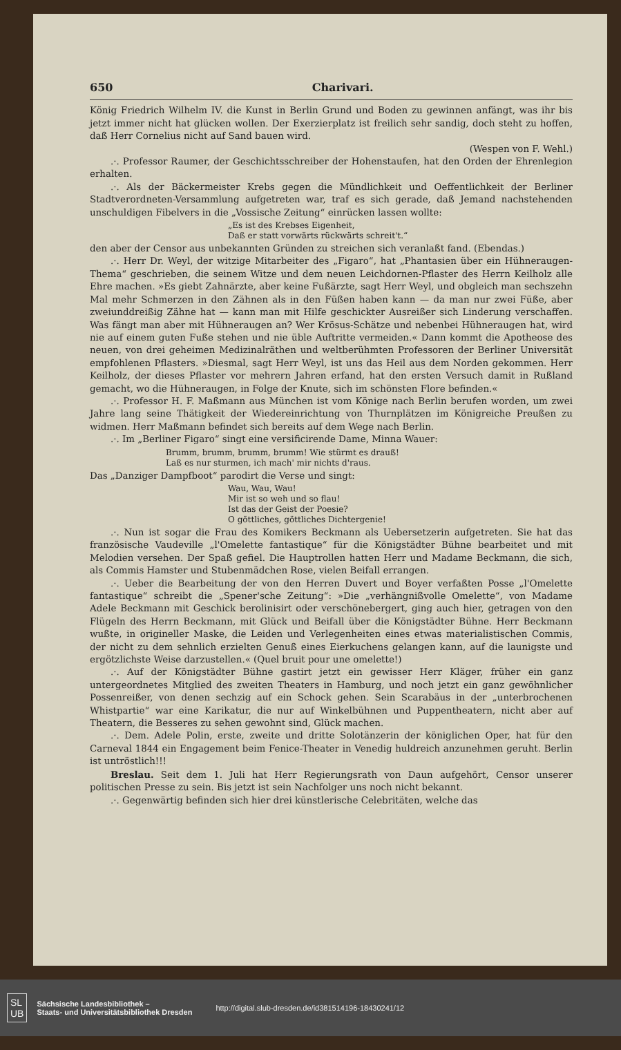650 Charivari.
König Friedrich Wilhelm IV. die Kunst in Berlin Grund und Boden zu gewinnen anfängt, was ihr bis jetzt immer nicht hat glücken wollen. Der Exerzierplatz ist freilich sehr sandig, doch steht zu hoffen, daß Herr Cornelius nicht auf Sand bauen wird.
(Wespen von F. Wehl.)
.·. Professor Raumer, der Geschichtsschreiber der Hohenstaufen, hat den Orden der Ehrenlegion erhalten.
.·. Als der Bäckermeister Krebs gegen die Mündlichkeit und Oeffentlichkeit der Berliner Stadtverordneten-Versammlung aufgetreten war, traf es sich gerade, daß Jemand nachstehenden unschuldigen Fibelvers in die „Vossische Zeitung“ einrücken lassen wollte:
„Es ist des Krebses Eigenheit,
Daß er statt vorwärts rückwärts schreit't.“
den aber der Censor aus unbekannten Gründen zu streichen sich veranlaßt fand. (Ebendas.)
.·. Herr Dr. Weyl, der witzige Mitarbeiter des „Figaro“, hat „Phantasien über ein Hühneraugen-Thema“ geschrieben, die seinem Witze und dem neuen Leichdornen-Pflaster des Herrn Keilholz alle Ehre machen. »Es giebt Zahnärzte, aber keine Fußärzte, sagt Herr Weyl, und obgleich man sechszehn Mal mehr Schmerzen in den Zähnen als in den Füßen haben kann — da man nur zwei Füße, aber zweiunddreißig Zähne hat — kann man mit Hilfe geschickter Ausreißer sich Linderung verschaffen. Was fängt man aber mit Hühneraugen an? Wer Krösus-Schätze und nebenbei Hühneraugen hat, wird nie auf einem guten Fuße stehen und nie üble Auftritte vermeiden.« Dann kommt die Apotheose des neuen, von drei geheimen Medizinalräthen und weltberühmten Professoren der Berliner Universität empfohlenen Pflasters. »Diesmal, sagt Herr Weyl, ist uns das Heil aus dem Norden gekommen. Herr Keilholz, der dieses Pflaster vor mehrern Jahren erfand, hat den ersten Versuch damit in Rußland gemacht, wo die Hühneraugen, in Folge der Knute, sich im schönsten Flore befinden.«
.·. Professor H. F. Maßmann aus München ist vom Könige nach Berlin berufen worden, um zwei Jahre lang seine Thätigkeit der Wiedereinrichtung von Thurnplätzen im Königreiche Preußen zu widmen. Herr Maßmann befindet sich bereits auf dem Wege nach Berlin.
.·. Im „Berliner Figaro“ singt eine versificirende Dame, Minna Wauer:
Brumm, brumm, brumm, brumm! Wie stürmt es drauß!
Laß es nur sturmen, ich mach' mir nichts d'raus.
Das „Danziger Dampfboot“ parodirt die Verse und singt:
Wau, Wau, Wau!
Mir ist so weh und so flau!
Ist das der Geist der Poesie?
O göttliches, göttliches Dichtergenie!
.·. Nun ist sogar die Frau des Komikers Beckmann als Uebersetzerin aufgetreten. Sie hat das französische Vaudeville „l'Omelette fantastique“ für die Königstädter Bühne bearbeitet und mit Melodien versehen. Der Spaß gefiel. Die Hauptrollen hatten Herr und Madame Beckmann, die sich, als Commis Hamster und Stubenmädchen Rose, vielen Beifall errangen.
.·. Ueber die Bearbeitung der von den Herren Duvert und Boyer verfaßten Posse „l'Omelette fantastique“ schreibt die „Spener'sche Zeitung“: »Die „verhängnißvolle Omelette“, von Madame Adele Beckmann mit Geschick berolinisirt oder verschönebergert, ging auch hier, getragen von den Flügeln des Herrn Beckmann, mit Glück und Beifall über die Königstädter Bühne. Herr Beckmann wußte, in origineller Maske, die Leiden und Verlegenheiten eines etwas materialistischen Commis, der nicht zu dem sehnlich erzielten Genuß eines Eierkuchens gelangen kann, auf die launigste und ergötzlichste Weise darzustellen.« (Quel bruit pour une omelette!)
.·. Auf der Königstädter Bühne gastirt jetzt ein gewisser Herr Kläger, früher ein ganz untergeordnetes Mitglied des zweiten Theaters in Hamburg, und noch jetzt ein ganz gewöhnlicher Possenreißer, von denen sechzig auf ein Schock gehen. Sein Scarabäus in der „unterbrochenen Whistpartie“ war eine Karikatur, die nur auf Winkelbühnen und Puppentheatern, nicht aber auf Theatern, die Besseres zu sehen gewohnt sind, Glück machen.
.·. Dem. Adele Polin, erste, zweite und dritte Solotänzerin der königlichen Oper, hat für den Carneval 1844 ein Engagement beim Fenice-Theater in Venedig huldreich anzunehmen geruht. Berlin ist untröstlich!!!
Breslau. Seit dem 1. Juli hat Herr Regierungsrath von Daun aufgehört, Censor unserer politischen Presse zu sein. Bis jetzt ist sein Nachfolger uns noch nicht bekannt.
.·. Gegenwärtig befinden sich hier drei künstlerische Celebritäten, welche das
SL
UB Sächsische Landesbibliothek –
Staats- und Universitätsbibliothek Dresden http://digital.slub-dresden.de/id381514196-18430241/12